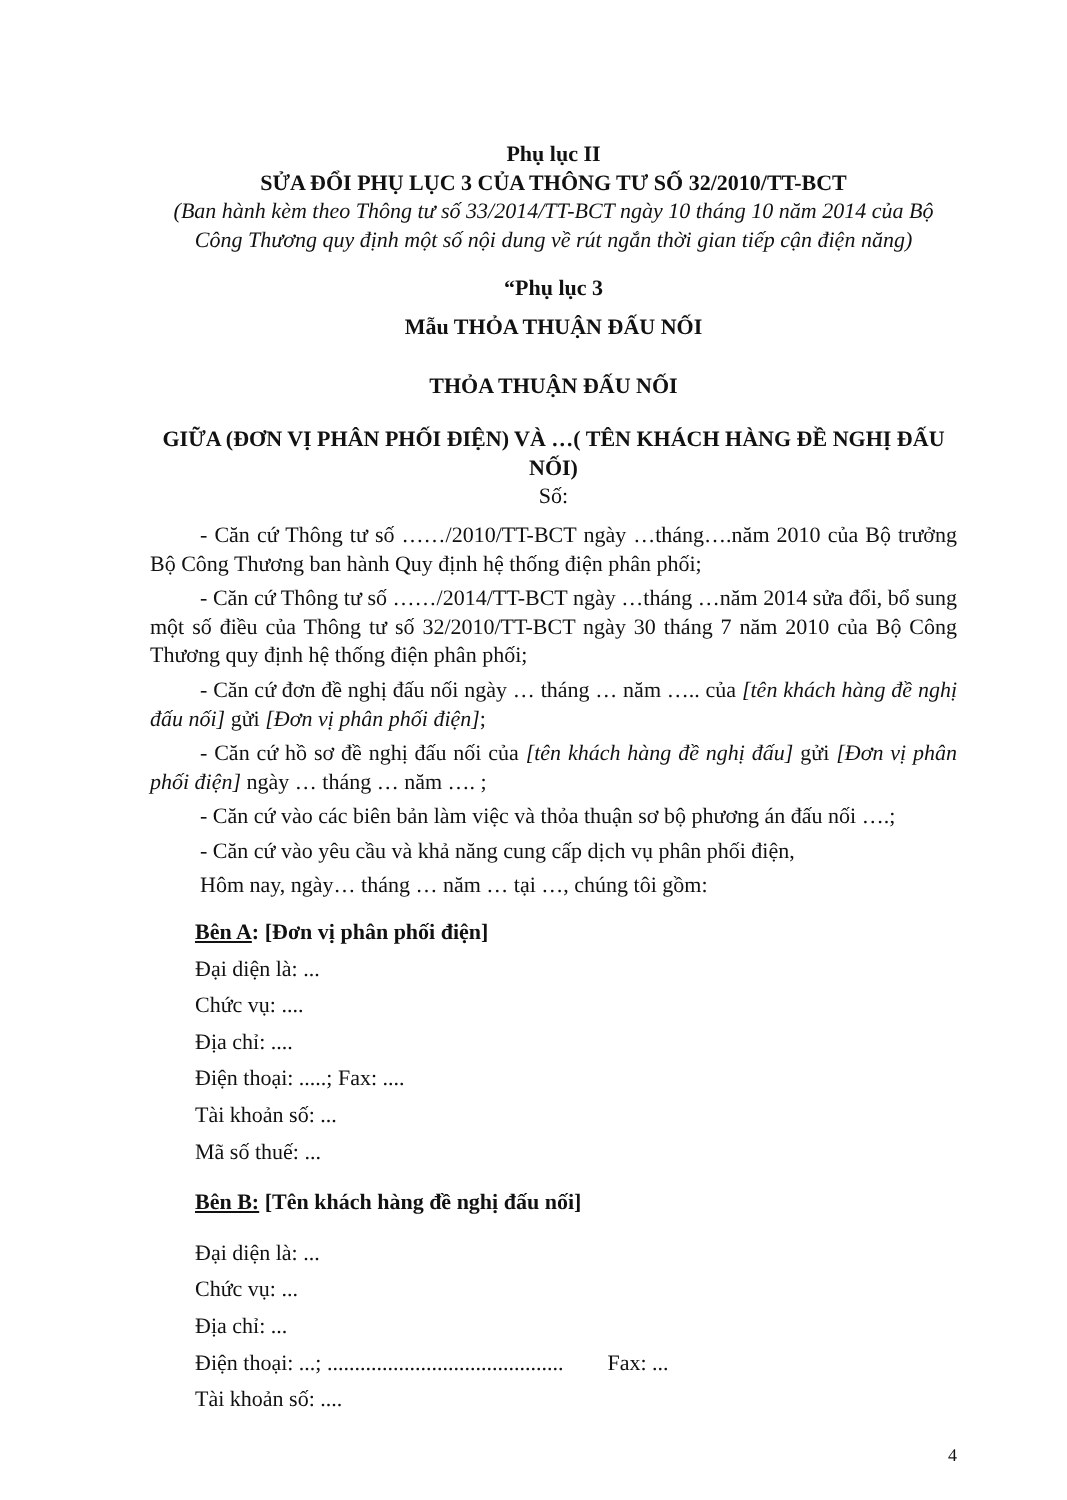Phụ lục II
SỬA ĐỔI PHỤ LỤC 3 CỦA THÔNG TƯ SỐ 32/2010/TT-BCT
(Ban hành kèm theo Thông tư số 33/2014/TT-BCT ngày 10 tháng 10 năm 2014 của Bộ Công Thương quy định một số nội dung về rút ngắn thời gian tiếp cận điện năng)
“Phụ lục 3
Mẫu THỎA THUẬN ĐẤU NỐI
THỎA THUẬN ĐẤU NỐI
GIỮA (ĐƠN VỊ PHÂN PHỐI ĐIỆN) VÀ …( TÊN KHÁCH HÀNG ĐỀ NGHỊ ĐẤU NỐI)
Số:
- Căn cứ Thông tư số ……/2010/TT-BCT ngày …tháng….năm 2010 của Bộ trưởng Bộ Công Thương ban hành Quy định hệ thống điện phân phối;
- Căn cứ Thông tư số ……/2014/TT-BCT ngày …tháng …năm 2014 sửa đổi, bổ sung một số điều của Thông tư số 32/2010/TT-BCT ngày 30 tháng 7 năm 2010 của Bộ Công Thương quy định hệ thống điện phân phối;
- Căn cứ đơn đề nghị đấu nối ngày … tháng … năm ….. của [tên khách hàng đề nghị đấu nối] gửi [Đơn vị phân phối điện];
- Căn cứ hồ sơ đề nghị đấu nối của [tên khách hàng đề nghị đấu] gửi [Đơn vị phân phối điện] ngày … tháng … năm …. ;
- Căn cứ vào các biên bản làm việc và thỏa thuận sơ bộ phương án đấu nối ….;
- Căn cứ vào yêu cầu và khả năng cung cấp dịch vụ phân phối điện,
Hôm nay, ngày… tháng … năm … tại …, chúng tôi gồm:
Bên A: [Đơn vị phân phối điện]
Đại diện là: ...
Chức vụ: ....
Địa chỉ: ....
Điện thoại: .....; Fax: ....
Tài khoản số: ...
Mã số thuế: ...
Bên B: [Tên khách hàng đề nghị đấu nối]
Đại diện là: ...
Chức vụ: ...
Địa chỉ: ...
Điện thoại: ...; ........................................... Fax: ...
Tài khoản số: ....
4